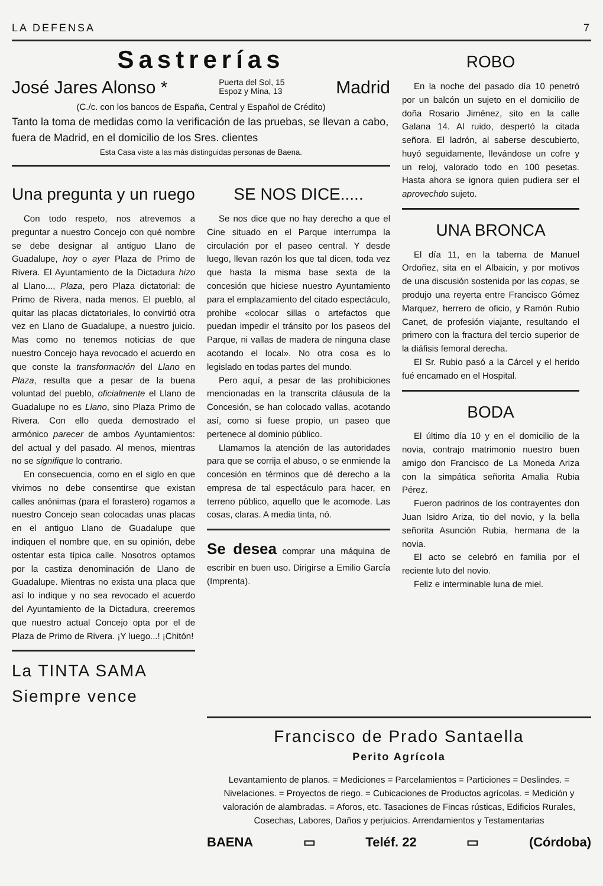LA DEFENSA 7
Sastrerías
José Jares Alonso * Puerta del Sol, 15
Espoz y Mina, 13 Madrid
(C./c. con los bancos de España, Central y Español de Crédito)
Tanto la toma de medidas como la verificación de las pruebas, se llevan a cabo, fuera de Madrid, en el domicilio de los Sres. clientes
Esta Casa viste a las más distinguidas personas de Baena.
Una pregunta y un ruego
Con todo respeto, nos atrevemos a preguntar a nuestro Concejo con qué nombre se debe designar al antiguo Llano de Guadalupe, hoy o ayer Plaza de Primo de Rivera. El Ayuntamiento de la Dictadura hizo al Llano..., Plaza, pero Plaza dictatorial: de Primo de Rivera, nada menos. El pueblo, al quitar las placas dictatoriales, lo convirtió otra vez en Llano de Guadalupe, a nuestro juicio. Mas como no tenemos noticias de que nuestro Concejo haya revocado el acuerdo en que conste la transformación del Llano en Plaza, resulta que a pesar de la buena voluntad del pueblo, oficialmente el Llano de Guadalupe no es Llano, sino Plaza Primo de Rivera. Con ello queda demostrado el armónico parecer de ambos Ayuntamientos: del actual y del pasado. Al menos, mientras no se signifique lo contrario.
En consecuencia, como en el siglo en que vivimos no debe consentirse que existan calles anónimas (para el forastero) rogamos a nuestro Concejo sean colocadas unas placas en el antiguo Llano de Guadalupe que indiquen el nombre que, en su opinión, debe ostentar esta típica calle. Nosotros optamos por la castiza denominación de Llano de Guadalupe. Mientras no exista una placa que así lo indique y no sea revocado el acuerdo del Ayuntamiento de la Dictadura, creeremos que nuestro actual Concejo opta por el de Plaza de Primo de Rivera. ¡Y luego...! ¡Chitón!
La TINTA SAMA
Siempre vence
SE NOS DICE.....
Se nos dice que no hay derecho a que el Cine situado en el Parque interrumpa la circulación por el paseo central. Y desde luego, llevan razón los que tal dicen, toda vez que hasta la misma base sexta de la concesión que hiciese nuestro Ayuntamiento para el emplazamiento del citado espectáculo, prohibe «colocar sillas o artefactos que puedan impedir el tránsito por los paseos del Parque, ni vallas de madera de ninguna clase acotando el local». No otra cosa es lo legislado en todas partes del mundo.
Pero aquí, a pesar de las prohibiciones mencionadas en la transcrita cláusula de la Concesión, se han colocado vallas, acotando así, como si fuese propio, un paseo que pertenece al dominio público.
Llamamos la atención de las autoridades para que se corrija el abuso, o se enmiende la concesión en términos que dé derecho a la empresa de tal espectáculo para hacer, en terreno público, aquello que le acomode. Las cosas, claras. A media tinta, nó.
Se desea comprar una máquina de escribir en buen uso. Dirigirse a Emilio García (Imprenta).
ROBO
En la noche del pasado día 10 penetró por un balcón un sujeto en el domicilio de doña Rosario Jiménez, sito en la calle Galana 14. Al ruido, despertó la citada señora. El ladrón, al saberse descubierto, huyó seguidamente, llevándose un cofre y un reloj, valorado todo en 100 pesetas. Hasta ahora se ignora quien pudiera ser el aprovechdo sujeto.
UNA BRONCA
El día 11, en la taberna de Manuel Ordoñez, sita en el Albaicin, y por motivos de una discusión sostenida por las copas, se produjo una reyerta entre Francisco Gómez Marquez, herrero de oficio, y Ramón Rubio Canet, de profesión viajante, resultando el primero con la fractura del tercio superior de la diáfisis femoral derecha.
El Sr. Rubio pasó a la Cárcel y el herido fué encamado en el Hospital.
BODA
El último día 10 y en el domicilio de la novia, contrajo matrimonio nuestro buen amigo don Francisco de La Moneda Ariza con la simpática señorita Amalia Rubia Pérez.
Fueron padrinos de los contrayentes don Juan Isidro Ariza, tio del novio, y la bella señorita Asunción Rubia, hermana de la novia.
El acto se celebró en familia por el reciente luto del novio.
Feliz e interminable luna de miel.
Francisco de Prado Santaella
Perito Agrícola
Levantamiento de planos. = Mediciones = Parcelamientos = Particiones = Deslindes. = Nivelaciones. = Proyectos de riego. = Cubicaciones de Productos agrícolas. = Medición y valoración de alambradas. = Aforos, etc. Tasaciones de Fincas rústicas, Edificios Rurales, Cosechas, Labores, Daños y perjuicios. Arrendamientos y Testamentarias
BAENA ▭ Teléf. 22 ▭ (Córdoba)